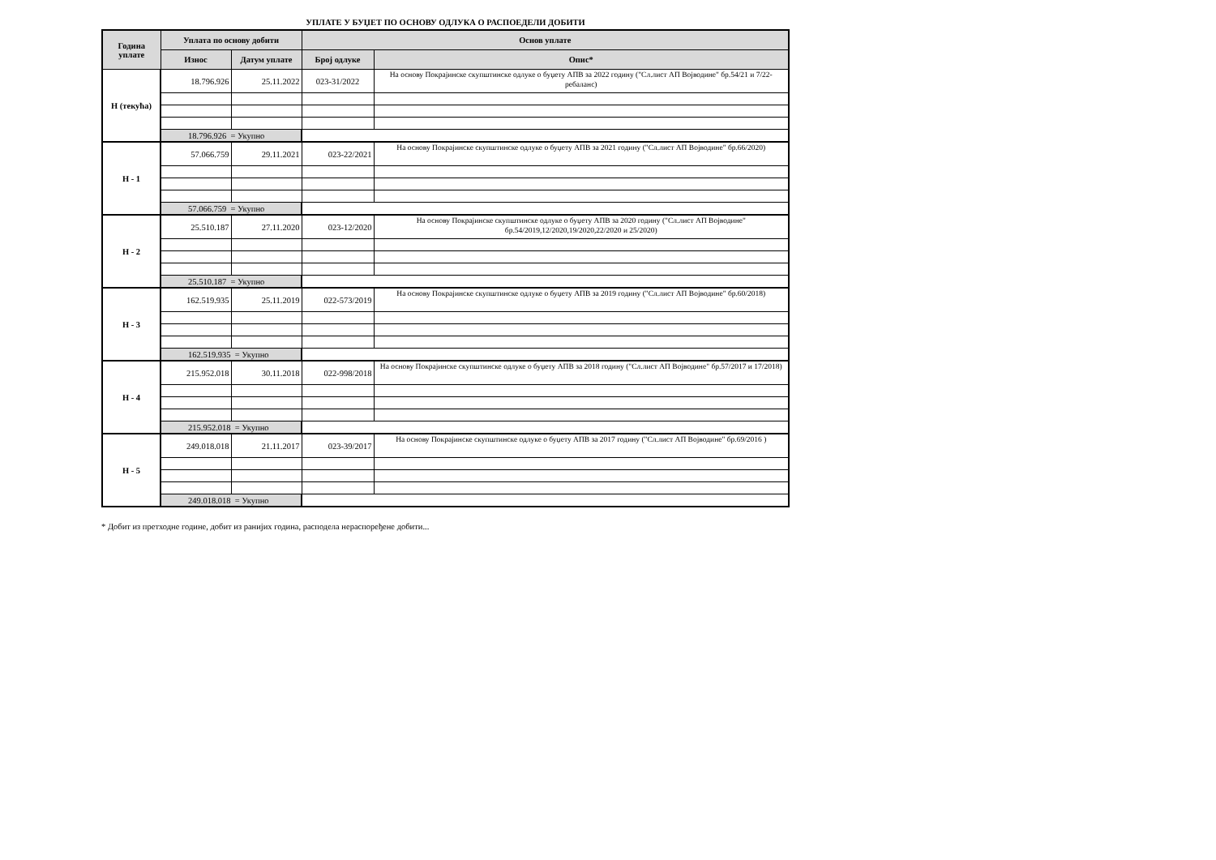УПЛАТЕ У БУЏЕТ ПО ОСНОВУ ОДЛУКА О РАСПОЕДЕЛИ ДОБИТИ
| Година уплате | Уплата по основу добити | | Основ уплате | |
| --- | --- | --- | --- | --- |
| | Износ | Датум уплате | Број одлуке | Опис* |
| Н (текућа) | 18.796.926 | 25.11.2022 | 023-31/2022 | На основу Покрајинске скупштинске одлуке о буџету АПВ за 2022 годину ("Сл.лист АП Војводине" бр.54/21 и 7/22-ребаланс) |
| | 18.796.926 = Укупно | | | |
| Н - 1 | 57.066.759 | 29.11.2021 | 023-22/2021 | На основу Покрајинске скупштинске одлуке о буџету АПВ за 2021 годину ("Сл.лист АП Војводине" бр.66/2020) |
| | 57.066.759 = Укупно | | | |
| Н - 2 | 25.510.187 | 27.11.2020 | 023-12/2020 | На основу Покрајинске скупштинске одлуке о буџету АПВ за 2020 годину ("Сл.лист АП Војводине" бр.54/2019,12/2020,19/2020,22/2020 и 25/2020) |
| | 25.510.187 = Укупно | | | |
| Н - 3 | 162.519.935 | 25.11.2019 | 022-573/2019 | На основу Покрајинске скупштинске одлуке о буџету АПВ за 2019 годину ("Сл.лист АП Војводине" бр.60/2018) |
| | 162.519.935 = Укупно | | | |
| Н - 4 | 215.952.018 | 30.11.2018 | 022-998/2018 | На основу Покрајинске скупштинске одлуке о буџету АПВ за 2018 годину ("Сл.лист АП Војводине" бр.57/2017 и 17/2018) |
| | 215.952.018 = Укупно | | | |
| Н - 5 | 249.018.018 | 21.11.2017 | 023-39/2017 | На основу Покрајинске скупштинске одлуке о буџету АПВ за 2017 годину ("Сл.лист АП Војводине" бр.69/2016 ) |
| | 249.018.018 = Укупно | | | |
* Добит из претходне године, добит из ранијих година, расподела нераспоређене добити...